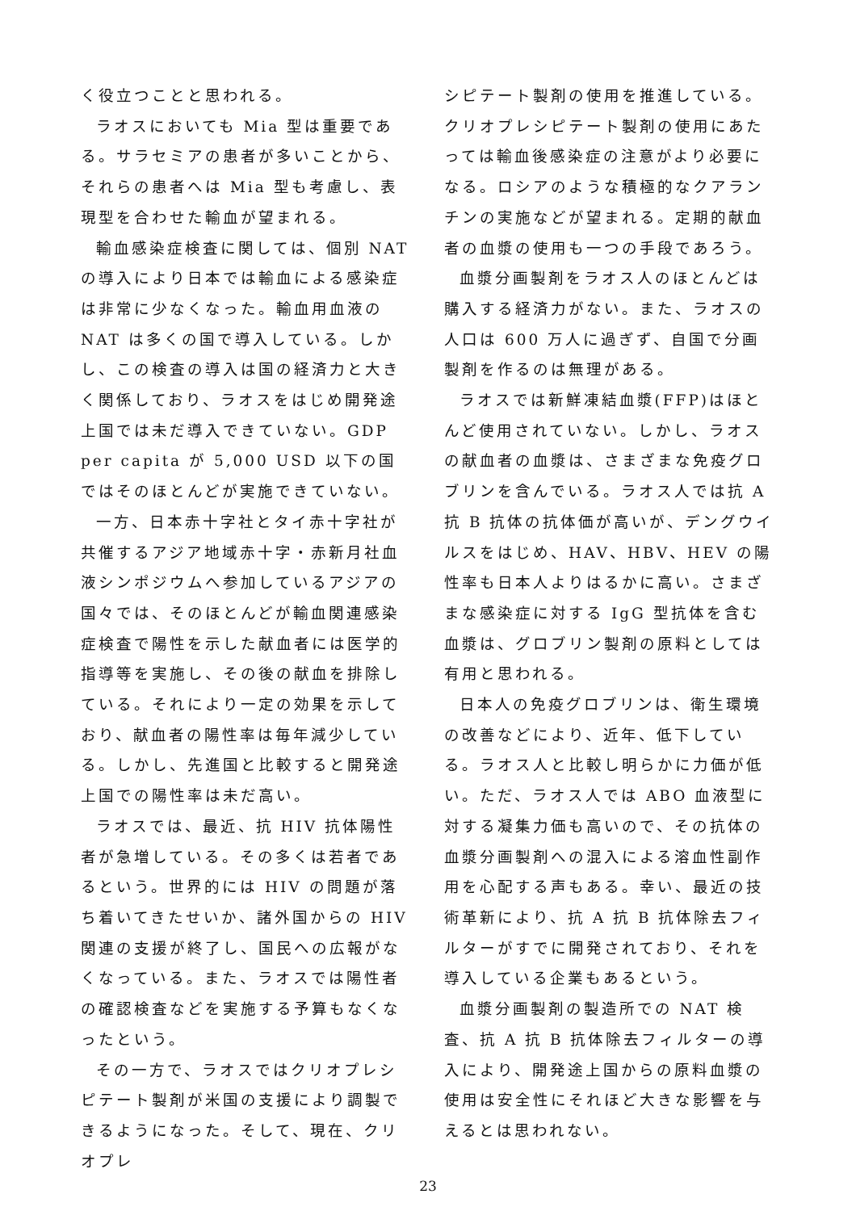く役立つことと思われる。
ラオスにおいても Mia 型は重要である。サラセミアの患者が多いことから、それらの患者へは Mia 型も考慮し、表現型を合わせた輸血が望まれる。
輸血感染症検査に関しては、個別 NAT の導入により日本では輸血による感染症は非常に少なくなった。輸血用血液の NAT は多くの国で導入している。しかし、この検査の導入は国の経済力と大きく関係しており、ラオスをはじめ開発途上国では未だ導入できていない。GDP per capita が 5,000 USD 以下の国ではそのほとんどが実施できていない。
一方、日本赤十字社とタイ赤十字社が共催するアジア地域赤十字・赤新月社血液シンポジウムへ参加しているアジアの国々では、そのほとんどが輸血関連感染症検査で陽性を示した献血者には医学的指導等を実施し、その後の献血を排除している。それにより一定の効果を示しており、献血者の陽性率は毎年減少している。しかし、先進国と比較すると開発途上国での陽性率は未だ高い。
ラオスでは、最近、抗 HIV 抗体陽性者が急増している。その多くは若者であるという。世界的には HIV の問題が落ち着いてきたせいか、諸外国からの HIV 関連の支援が終了し、国民への広報がなくなっている。また、ラオスでは陽性者の確認検査などを実施する予算もなくなったという。
その一方で、ラオスではクリオプレシピテート製剤が米国の支援により調製できるようになった。そして、現在、クリオプレ
シピテート製剤の使用を推進している。クリオプレシピテート製剤の使用にあたっては輸血後感染症の注意がより必要になる。ロシアのような積極的なクアランチンの実施などが望まれる。定期的献血者の血漿の使用も一つの手段であろう。
血漿分画製剤をラオス人のほとんどは購入する経済力がない。また、ラオスの人口は 600 万人に過ぎず、自国で分画製剤を作るのは無理がある。
ラオスでは新鮮凍結血漿(FFP)はほとんど使用されていない。しかし、ラオスの献血者の血漿は、さまざまな免疫グロブリンを含んでいる。ラオス人では抗 A 抗 B 抗体の抗体価が高いが、デングウイルスをはじめ、HAV、HBV、HEV の陽性率も日本人よりはるかに高い。さまざまな感染症に対する IgG 型抗体を含む血漿は、グロブリン製剤の原料としては有用と思われる。
日本人の免疫グロブリンは、衛生環境の改善などにより、近年、低下している。ラオス人と比較し明らかに力価が低い。ただ、ラオス人では ABO 血液型に対する凝集力価も高いので、その抗体の血漿分画製剤への混入による溶血性副作用を心配する声もある。幸い、最近の技術革新により、抗 A 抗 B 抗体除去フィルターがすでに開発されており、それを導入している企業もあるという。
血漿分画製剤の製造所での NAT 検査、抗 A 抗 B 抗体除去フィルターの導入により、開発途上国からの原料血漿の使用は安全性にそれほど大きな影響を与えるとは思われない。
23